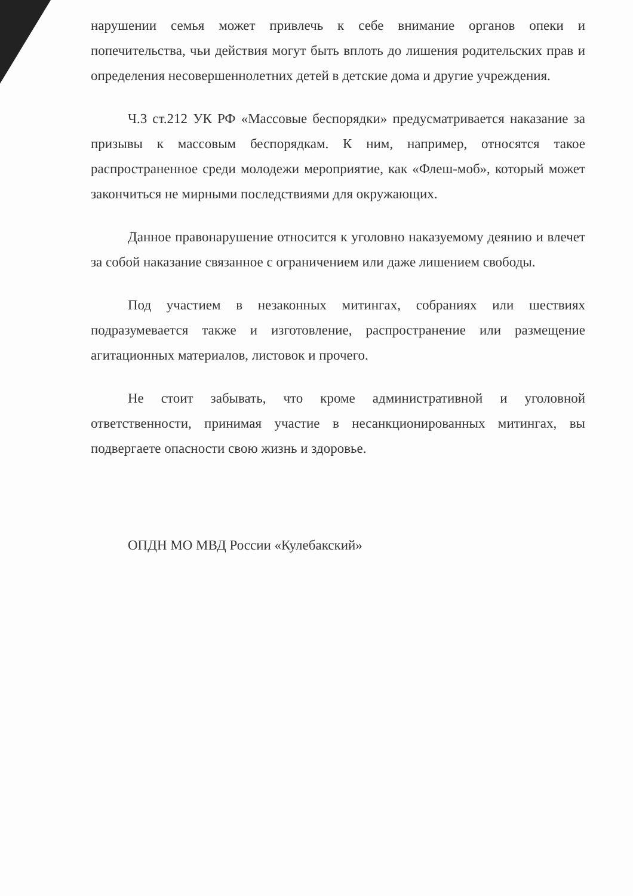нарушении семья может привлечь к себе внимание органов опеки и попечительства, чьи действия могут быть вплоть до лишения родительских прав и определения несовершеннолетних детей в детские дома и другие учреждения.
Ч.3 ст.212 УК РФ «Массовые беспорядки» предусматривается наказание за призывы к массовым беспорядкам. К ним, например, относятся такое распространенное среди молодежи мероприятие, как «Флеш-моб», который может закончиться не мирными последствиями для окружающих.
Данное правонарушение относится к уголовно наказуемому деянию и влечет за собой наказание связанное с ограничением или даже лишением свободы.
Под участием в незаконных митингах, собраниях или шествиях подразумевается также и изготовление, распространение или размещение агитационных материалов, листовок и прочего.
Не стоит забывать, что кроме административной и уголовной ответственности, принимая участие в несанкционированных митингах, вы подвергаете опасности свою жизнь и здоровье.
ОПДН МО МВД России «Кулебакский»